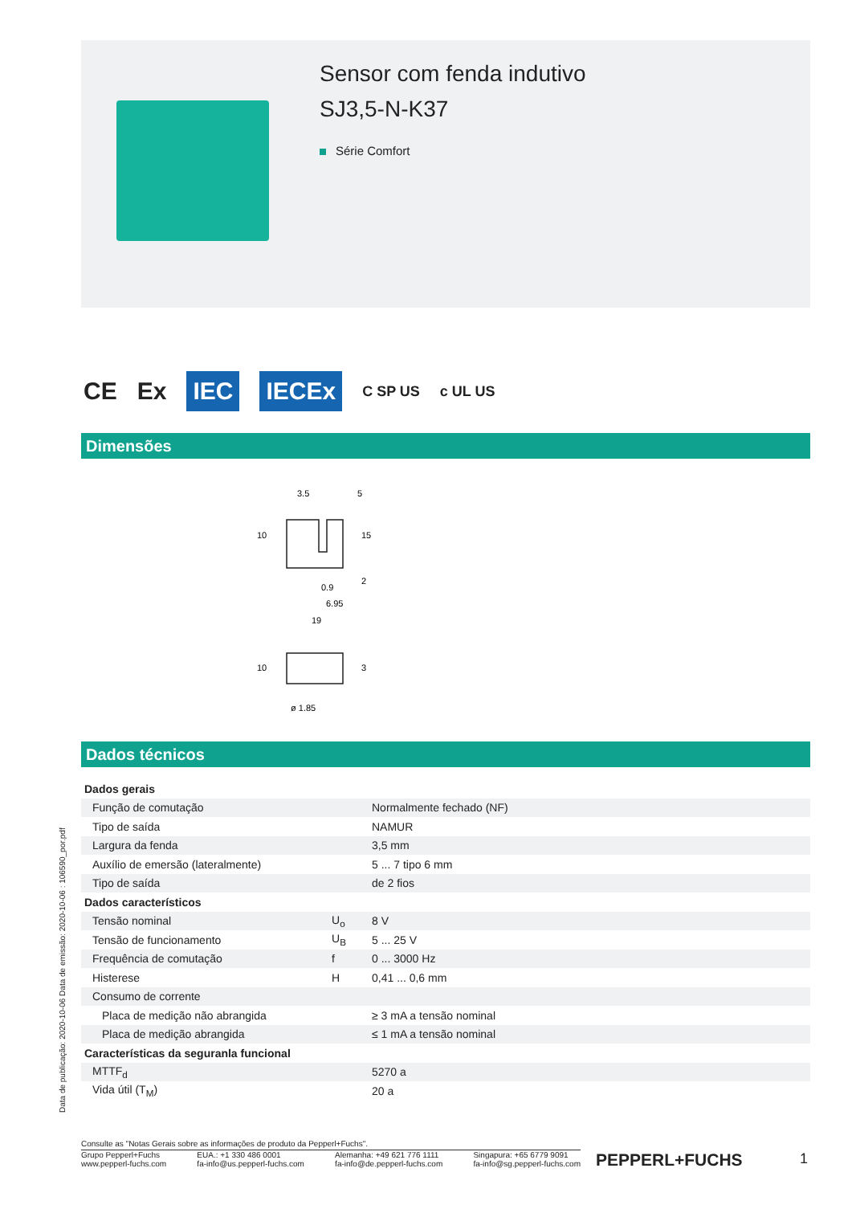Sensor com fenda indutivo
SJ3,5-N-K37
Série Comfort
CE Ex IEC IECEx C SP US c UL US
Dimensões
3.5
5
10
15
2
0.9
6.95
19
10
3
ø 1.85
Dados técnicos
| Dados gerais | | |
| Função de comutação | | Normalmente fechado (NF) |
| Tipo de saída | | NAMUR |
| Largura da fenda | | 3,5 mm |
| Auxílio de emersão (lateralmente) | | 5 ... 7 tipo 6 mm |
| Tipo de saída | | de 2 fios |
| Dados característicos | | |
| Tensão nominal | U<sub>o</sub> | 8 V |
| Tensão de funcionamento | U<sub>B</sub> | 5 ... 25 V |
| Frequência de comutação | f | 0 ... 3000 Hz |
| Histerese | H | 0,41 ... 0,6 mm |
| Consumo de corrente | | |
| Placa de medição não abrangida | | ≥ 3 mA a tensão nominal |
| Placa de medição abrangida | | ≤ 1 mA a tensão nominal |
| Características da seguranla funcional | | |
| MTTF<sub>d</sub> | | 5270 a |
| Vida útil (T<sub>M</sub>) | | 20 a |
Data de publicação: 2020-10-06 Data de emissão: 2020-10-06 : 106590_por.pdf
Consulte as "Notas Gerais sobre as informações de produto da Pepperl+Fuchs".
Grupo Pepperl+Fuchs
www.pepperl-fuchs.com EUA.: +1 330 486 0001
fa-info@us.pepperl-fuchs.com Alemanha: +49 621 776 1111
fa-info@de.pepperl-fuchs.com Singapura: +65 6779 9091
fa-info@sg.pepperl-fuchs.com
PEPPERL+FUCHS 1